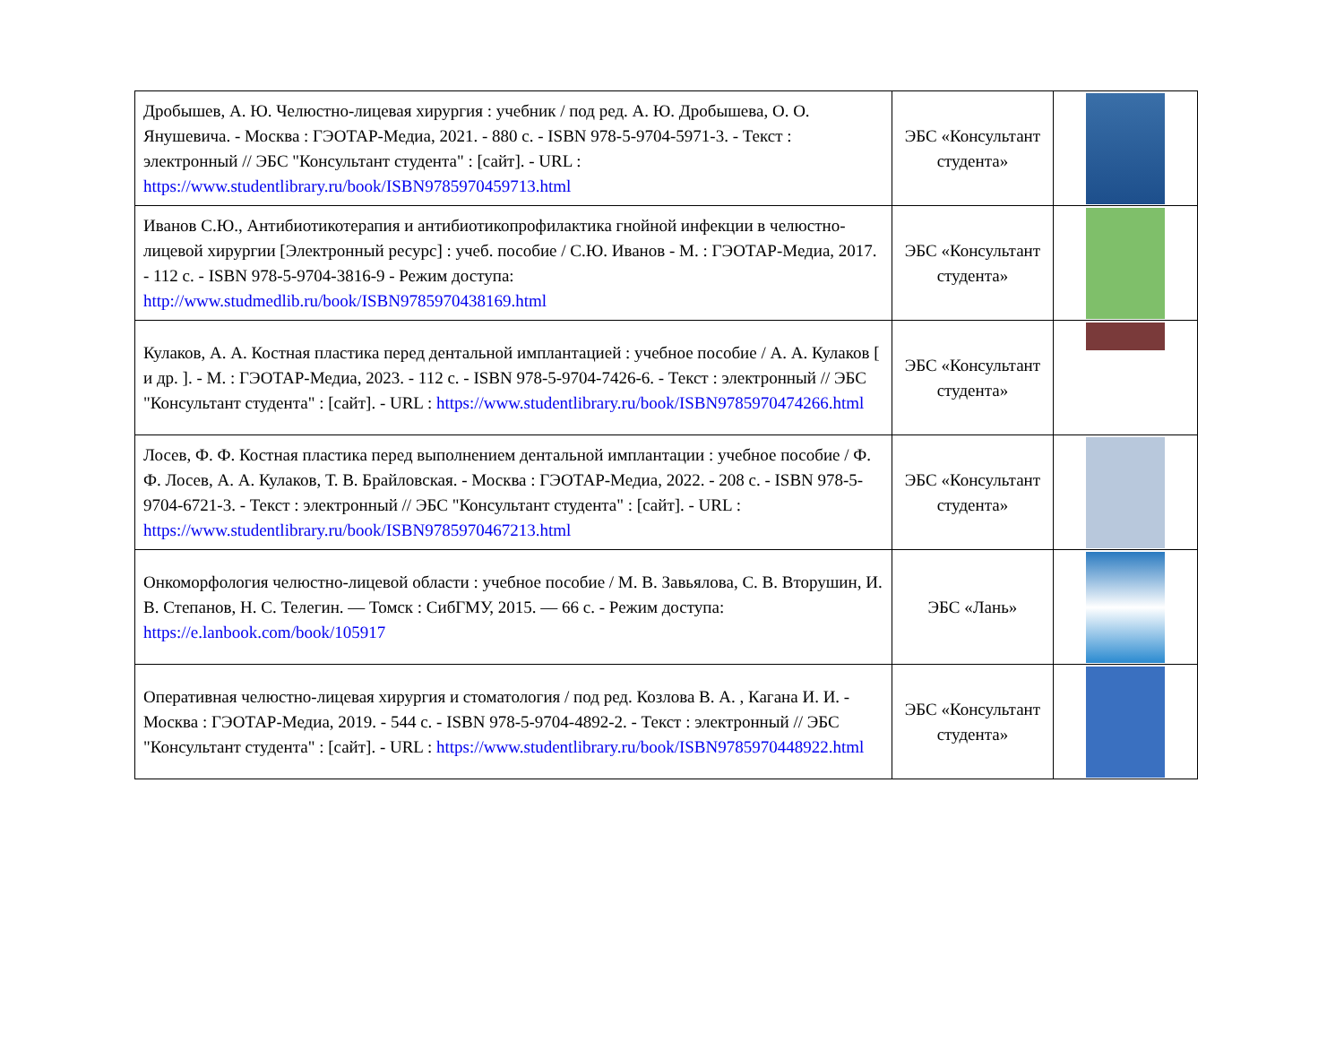| Дробышев, А. Ю. Челюстно-лицевая хирургия : учебник / под ред. А. Ю. Дробышева, О. О. Янушевича. - Москва : ГЭОТАР-Медиа, 2021. - 880 с. - ISBN 978-5-9704-5971-3. - Текст : электронный // ЭБС "Консультант студента" : [сайт]. - URL : https://www.studentlibrary.ru/book/ISBN9785970459713.html | ЭБС «Консультант студента» | |
| Иванов С.Ю., Антибиотикотерапия и антибиотикопрофилактика гнойной инфекции в челюстно-лицевой хирургии [Электронный ресурс] : учеб. пособие / С.Ю. Иванов - М. : ГЭОТАР-Медиа, 2017. - 112 с. - ISBN 978-5-9704-3816-9 - Режим доступа: http://www.studmedlib.ru/book/ISBN9785970438169.html | ЭБС «Консультант студента» | |
| Кулаков, А. А. Костная пластика перед дентальной имплантацией : учебное пособие / А. А. Кулаков [ и др. ]. - М. : ГЭОТАР-Медиа, 2023. - 112 с. - ISBN 978-5-9704-7426-6. - Текст : электронный // ЭБС "Консультант студента" : [сайт]. - URL : https://www.studentlibrary.ru/book/ISBN9785970474266.html | ЭБС «Консультант студента» | |
| Лосев, Ф. Ф. Костная пластика перед выполнением дентальной имплантации : учебное пособие / Ф. Ф. Лосев, А. А. Кулаков, Т. В. Брайловская. - Москва : ГЭОТАР-Медиа, 2022. - 208 с. - ISBN 978-5-9704-6721-3. - Текст : электронный // ЭБС "Консультант студента" : [сайт]. - URL : https://www.studentlibrary.ru/book/ISBN9785970467213.html | ЭБС «Консультант студента» | |
| Онкоморфология челюстно-лицевой области : учебное пособие / М. В. Завьялова, С. В. Вторушин, И. В. Степанов, Н. С. Телегин. — Томск : СибГМУ, 2015. — 66 с. - Режим доступа: https://e.lanbook.com/book/105917 | ЭБС «Лань» | |
| Оперативная челюстно-лицевая хирургия и стоматология / под ред. Козлова В. А. , Кагана И. И. - Москва : ГЭОТАР-Медиа, 2019. - 544 с. - ISBN 978-5-9704-4892-2. - Текст : электронный // ЭБС "Консультант студента" : [сайт]. - URL : https://www.studentlibrary.ru/book/ISBN9785970448922.html | ЭБС «Консультант студента» | |